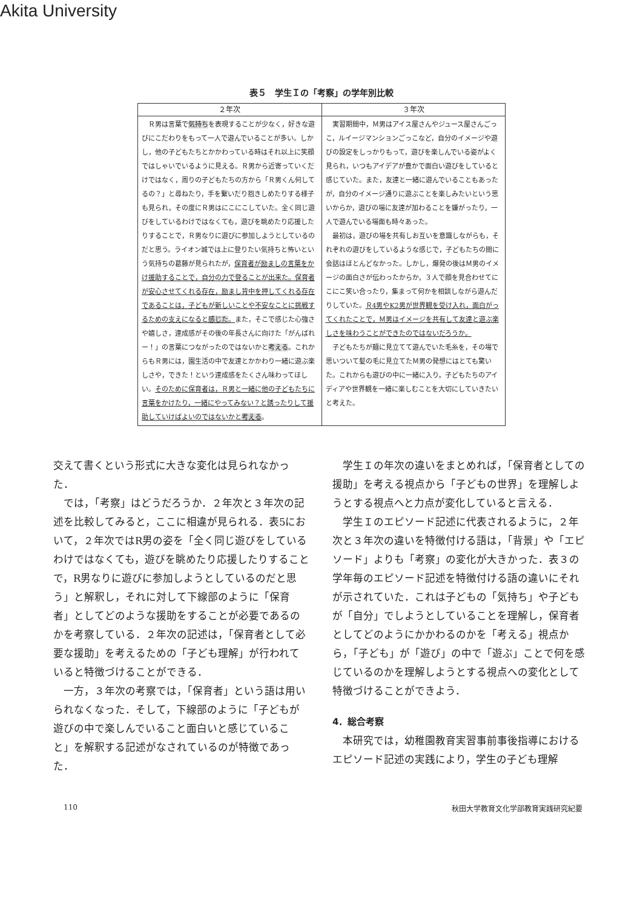Akita University
表５　学生Ｉの「考察」の学年別比較
| ２年次 | ３年次 |
| --- | --- |
| Ｒ男は言葉で 気持ち を表現することが少なく，好きな遊びにこだわりをもって一人で遊んでいることが多い。しかし，他の子どもたちとかかわっている時はそれ以上に笑顔ではしゃいでいるように見える。Ｒ男から近寄っていくだけではなく，周りの子どもたちの方から「Ｒ男くん何してるの？」と尋ねたり，手を繋いだり抱きしめたりする様子も見られ，その度にＲ男はにこにこしていた。全く同じ遊びをしているわけではなくても，遊びを眺めたり応援したりすることで，Ｒ男なりに遊びに参加しようとしているのだと思う。ライオン城では上に登りたい気持ちと怖いという気持ちの葛藤が見られたが， 保育者が励ましの言葉をかけ援助することで，自分の力で登ることが出来た。保育者が安心させてくれる存在，励まし背中を押してくれる存在であることは，子どもが新しいことや不安なことに挑戦するための支えになると 感じた 。 また，そこで感じた心強さや嬉しさ，達成感がその後の年長さんに向けた「がんばれー！」の言葉につながったのではないかと 考える 。これからもＲ男には，園生活の中で友達とかかわり一緒に遊ぶ楽しさや，できた！という達成感をたくさん味わってほしい。 そのために保育者は，Ｒ男と一緒に他の子どもたちに言葉をかけたり，一緒にやってみない？と誘ったりして援助していけばよいのではないかと 考える 。 | 実習期間中，Ｍ男はアイス屋さんやジュース屋さんごっこ，ルイージマンションごっこなど，自分のイメージや遊びの設定をしっかりもって，遊びを楽しんでいる姿がよく見られ，いつもアイデアが豊かで面白い遊びをしていると感じていた。また，友達と一緒に遊んでいることもあったが，自分のイメージ通りに遊ぶことを楽しみたいという思いからか，遊びの場に友達が加わることを嫌がったり，一人で遊んでいる場面も時々あった。 最初は，遊びの場を共有しお互いを意識しながらも，それぞれの遊びをしているような感じで，子どもたちの間に会話はほとんどなかった。しかし，爆発の後はＭ男のイメージの面白さが伝わったからか，３人で顔を見合わせてにこにこ笑い合ったり，集まって何かを相談しながら遊んだりしていた。 Ｒ4男やK2男が世界観を受け入れ，面白がってくれたことで，Ｍ男はイメージを共有して友達と遊ぶ楽しさを味わうことができたのではないだろうか。 子どもたちが麺に見立てて遊んでいた毛糸を，その場で思いついて髪の毛に見立てたＭ男の発想にはとても驚いた。これからも遊びの中に一緒に入り，子どもたちのアイディアや世界観を一緒に楽しむことを大切にしていきたいと考えた。 |
交えて書くという形式に大きな変化は見られなかった．
では，「考察」はどうだろうか．２年次と３年次の記述を比較してみると，ここに相違が見られる．表5において，２年次ではR男の姿を「全く同じ遊びをしているわけではなくても，遊びを眺めたり応援したりすることで，R男なりに遊びに参加しようとしているのだと思う」と解釈し，それに対して下線部のように「保育者」としてどのような援助をすることが必要であるのかを考察している．２年次の記述は，「保育者として必要な援助」を考えるための「子ども理解」が行われていると特徴づけることができる．
一方，３年次の考察では，「保育者」という語は用いられなくなった．そして，下線部のように「子どもが遊びの中で楽しんでいること面白いと感じていること」を解釈する記述がなされているのが特徴であった．
学生Ｉの年次の違いをまとめれば，「保育者としての援助」を考える視点から「子どもの世界」を理解しようとする視点へと力点が変化していると言える．
学生Ｉのエピソード記述に代表されるように，２年次と３年次の違いを特徴付ける語は，「背景」や「エピソード」よりも「考察」の変化が大きかった．表３の学年毎のエピソード記述を特徴付ける語の違いにそれが示されていた．これは子どもの「気持ち」や子どもが「自分」でしようとしていることを理解し，保育者としてどのようにかかわるのかを「考える」視点から，「子ども」が「遊び」の中で「遊ぶ」ことで何を感じているのかを理解しようとする視点への変化として特徴づけることができよう．
4．総合考察
本研究では，幼稚園教育実習事前事後指導におけるエピソード記述の実践により，学生の子ども理解
110 秋田大学教育文化学部教育実践研究紀要